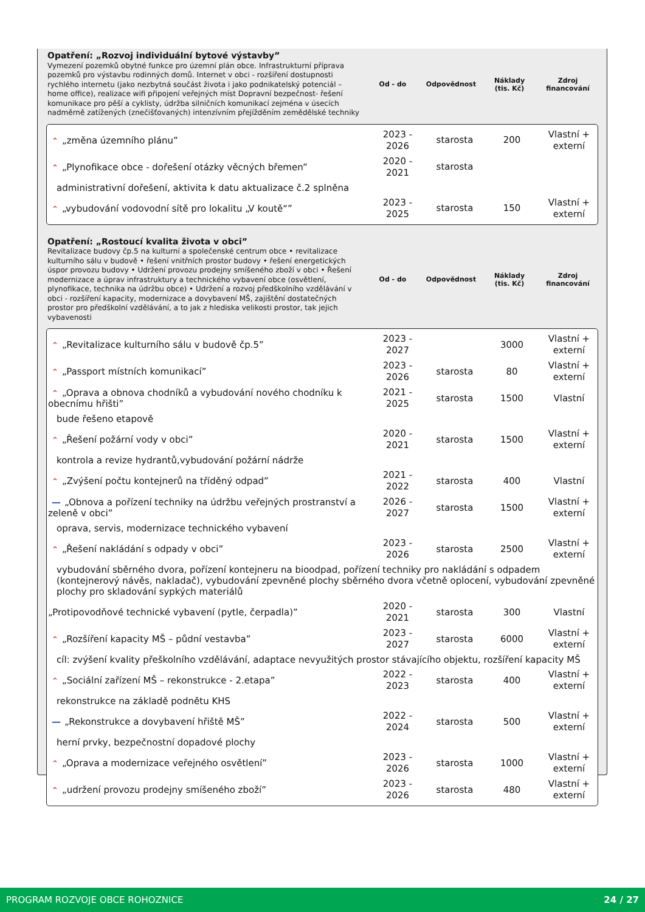Opatření: „Rozvoj individuální bytové výstavby”
Vymezení pozemků obytné funkce pro územní plán obce. Infrastrukturní příprava pozemků pro výstavbu rodinných domů. Internet v obci - rozšíření dostupnosti rychlého internetu (jako nezbytná součást života i jako podnikatelský potenciál – home office), realizace wifi připojení veřejných míst Dopravní bezpečnost- řešení komunikace pro pěší a cyklisty, údržba silničních komunikací zejména v úsecích nadměrně zatížených (znečišťovaných) intenzívním přejížděním zemědělské techniky
Od - do Odpovědnost
Náklady
(tis. Kč)
Zdroj
financování
| ⌃ „změna územního plánu” | 2023 - 2026 | starosta | 200 | Vlastní + externí |
| ⌃ „Plynofikace obce - dořešení otázky věcných břemen” | 2020 - 2021 | starosta | | |
| administrativní dořešení, aktivita k datu aktualizace č.2 splněna | | | | |
| ⌃ „vybudování vodovodní sítě pro lokalitu „V koutě“” | 2023 - 2025 | starosta | 150 | Vlastní + externí |
Opatření: „Rostoucí kvalita života v obci”
Revitalizace budovy čp.5 na kulturní a společenské centrum obce • revitalizace kulturního sálu v budově • řešení vnitřních prostor budovy • řešení energetických úspor provozu budovy • Udržení provozu prodejny smíšeného zboží v obci • Řešení modernizace a úprav infrastruktury a technického vybavení obce (osvětlení, plynofikace, technika na údržbu obce) • Udržení a rozvoj předškolního vzdělávání v obci - rozšíření kapacity, modernizace a dovybavení MŠ, zajištění dostatečných prostor pro předškolní vzdělávání, a to jak z hlediska velikosti prostor, tak jejich vybavenosti
Od - do Odpovědnost
Náklady
(tis. Kč)
Zdroj
financování
| ⌃ „Revitalizace kulturního sálu v budově čp.5” | 2023 - 2027 | | 3000 | Vlastní + externí |
| ⌃ „Passport místních komunikací” | 2023 - 2026 | starosta | 80 | Vlastní + externí |
| ⌃ „Oprava a obnova chodníků a vybudování nového chodníku k obecnímu hřišti” | 2021 - 2025 | starosta | 1500 | Vlastní |
| bude řešeno etapově | | | | |
| ⌃ „Řešení požární vody v obci” | 2020 - 2021 | starosta | 1500 | Vlastní + externí |
| kontrola a revize hydrantů,vybudování požární nádrže | | | | |
| ⌃ „Zvýšení počtu kontejnerů na tříděný odpad” | 2021 - 2022 | starosta | 400 | Vlastní |
| — „Obnova a pořízení techniky na údržbu veřejných prostranství a zeleně v obci” | 2026 - 2027 | starosta | 1500 | Vlastní + externí |
| oprava, servis, modernizace technického vybavení | | | | |
| ⌃ „Řešení nakládání s odpady v obci” | 2023 - 2026 | starosta | 2500 | Vlastní + externí |
| vybudování sběrného dvora, pořízení kontejneru na bioodpad, pořízení techniky pro nakládání s odpadem (kontejnerový návěs, nakladač), vybudování zpevněné plochy sběrného dvora včetně oplocení, vybudování zpevněné plochy pro skladování sypkých materiálů | | | | |
| „Protipovodňové technické vybavení (pytle, čerpadla)” | 2020 - 2021 | starosta | 300 | Vlastní |
| ⌃ „Rozšíření kapacity MŠ – půdní vestavba” | 2023 - 2027 | starosta | 6000 | Vlastní + externí |
| cíl: zvýšení kvality přeškolního vzdělávání, adaptace nevyužitých prostor stávajícího objektu, rozšíření kapacity MŠ | | | | |
| ⌃ „Sociální zařízení MŠ – rekonstrukce - 2.etapa” | 2022 - 2023 | starosta | 400 | Vlastní + externí |
| rekonstrukce na základě podnětu KHS | | | | |
| — „Rekonstrukce a dovybavení hřiště MŠ” | 2022 - 2024 | starosta | 500 | Vlastní + externí |
| herní prvky, bezpečnostní dopadové plochy | | | | |
| ⌃ „Oprava a modernizace veřejného osvětlení” | 2023 - 2026 | starosta | 1000 | Vlastní + externí |
| ⌃ „udržení provozu prodejny smíšeného zboží” | 2023 - 2026 | starosta | 480 | Vlastní + externí |
PROGRAM ROZVOJE OBCE ROHOZNICE 24 / 27